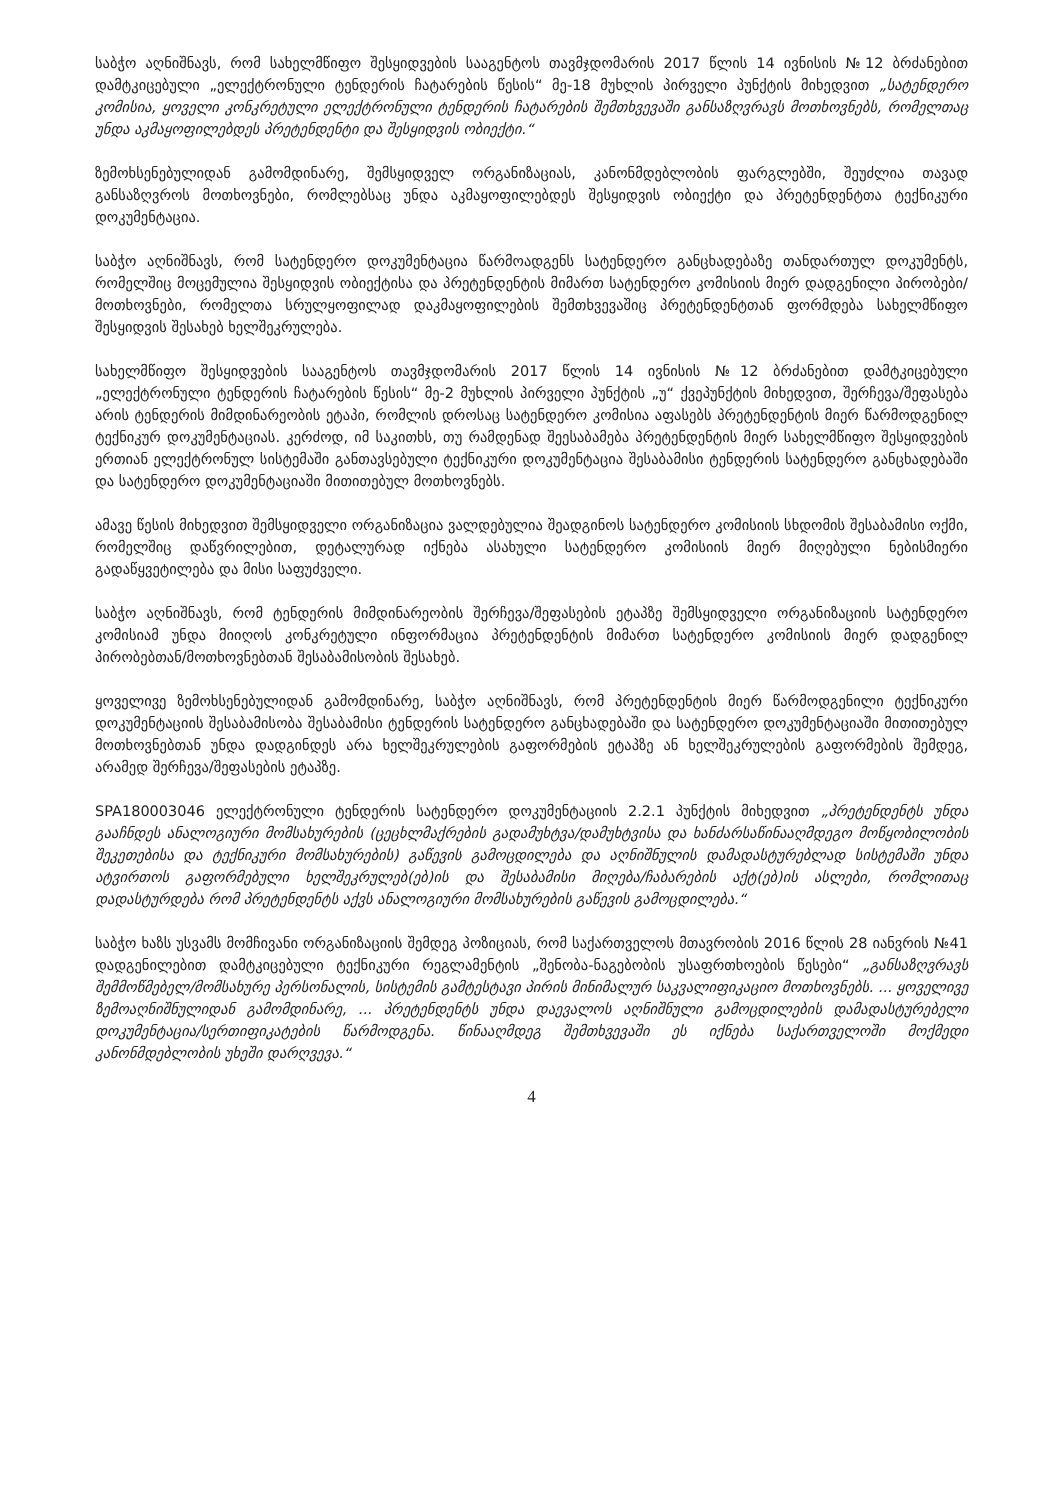საბჭო აღნიშნავს, რომ სახელმწიფო შესყიდვების სააგენტოს თავმჯდომარის 2017 წლის 14 ივნისის №12 ბრძანებით დამტკიცებული „ელექტრონული ტენდერის ჩატარების წესის“ მე-18 მუხლის პირველი პუნქტის მიხედვით „სატენდერო კომისია, ყოველი კონკრეტული ელექტრონული ტენდერის ჩატარების შემთხვევაში განსაზღვრავს მოთხოვნებს, რომელთაც უნდა აკმაყოფილებდეს პრეტენდენტი და შესყიდვის ობიექტი.“
ზემოხსენებულიდან გამომდინარე, შემსყიდველ ორგანიზაციას, კანონმდებლობის ფარგლებში, შეუძლია თავად განსაზღვროს მოთხოვნები, რომლებსაც უნდა აკმაყოფილებდეს შესყიდვის ობიექტი და პრეტენდენტთა ტექნიკური დოკუმენტაცია.
საბჭო აღნიშნავს, რომ სატენდერო დოკუმენტაცია წარმოადგენს სატენდერო განცხადებაზე თანდართულ დოკუმენტს, რომელშიც მოცემულია შესყიდვის ობიექტისა და პრეტენდენტის მიმართ სატენდერო კომისიის მიერ დადგენილი პირობები/მოთხოვნები, რომელთა სრულყოფილად დაკმაყოფილების შემთხვევაშიც პრეტენდენტთან ფორმდება სახელმწიფო შესყიდვის შესახებ ხელშეკრულება.
სახელმწიფო შესყიდვების სააგენტოს თავმჯდომარის 2017 წლის 14 ივნისის №12 ბრძანებით დამტკიცებული „ელექტრონული ტენდერის ჩატარების წესის“ მე-2 მუხლის პირველი პუნქტის „უ“ ქვეპუნქტის მიხედვით, შერჩევა/შეფასება არის ტენდერის მიმდინარეობის ეტაპი, რომლის დროსაც სატენდერო კომისია აფასებს პრეტენდენტის მიერ წარმოდგენილ ტექნიკურ დოკუმენტაციას. კერძოდ, იმ საკითხს, თუ რამდენად შეესაბამება პრეტენდენტის მიერ სახელმწიფო შესყიდვების ერთიან ელექტრონულ სისტემაში განთავსებული ტექნიკური დოკუმენტაცია შესაბამისი ტენდერის სატენდერო განცხადებაში და სატენდერო დოკუმენტაციაში მითითებულ მოთხოვნებს.
ამავე წესის მიხედვით შემსყიდველი ორგანიზაცია ვალდებულია შეადგინოს სატენდერო კომისიის სხდომის შესაბამისი ოქმი, რომელშიც დაწვრილებით, დეტალურად იქნება ასახული სატენდერო კომისიის მიერ მიღებული ნებისმიერი გადაწყვეტილება და მისი საფუძველი.
საბჭო აღნიშნავს, რომ ტენდერის მიმდინარეობის შერჩევა/შეფასების ეტაპზე შემსყიდველი ორგანიზაციის სატენდერო კომისიამ უნდა მიიღოს კონკრეტული ინფორმაცია პრეტენდენტის მიმართ სატენდერო კომისიის მიერ დადგენილ პირობებთან/მოთხოვნებთან შესაბამისობის შესახებ.
ყოველივე ზემოხსენებულიდან გამომდინარე, საბჭო აღნიშნავს, რომ პრეტენდენტის მიერ წარმოდგენილი ტექნიკური დოკუმენტაციის შესაბამისობა შესაბამისი ტენდერის სატენდერო განცხადებაში და სატენდერო დოკუმენტაციაში მითითებულ მოთხოვნებთან უნდა დადგინდეს არა ხელშეკრულების გაფორმების ეტაპზე ან ხელშეკრულების გაფორმების შემდეგ, არამედ შერჩევა/შეფასების ეტაპზე.
SPA180003046 ელექტრონული ტენდერის სატენდერო დოკუმენტაციის 2.2.1 პუნქტის მიხედვით „პრეტენდენტს უნდა გააჩნდეს ანალოგიური მომსახურების (ცეცხლმაქრების გადამუხტვა/დამუხტვისა და ხანძარსაწინააღმდეგო მოწყობილობის შეკეთებისა და ტექნიკური მომსახურების) გაწევის გამოცდილება და აღნიშნულის დამადასტურებლად სისტემაში უნდა ატვირთოს გაფორმებული ხელშეკრულებ(ებ)ის და შესაბამისი მიღება/ჩაბარების აქტ(ებ)ის ასლები, რომლითაც დადასტურდება რომ პრეტენდენტს აქვს ანალოგიური მომსახურების გაწევის გამოცდილება.“
საბჭო ხაზს უსვამს მომჩივანი ორგანიზაციის შემდეგ პოზიციას, რომ საქართველოს მთავრობის 2016 წლის 28 იანვრის №41 დადგენილებით დამტკიცებული ტექნიკური რეგლამენტის „შენობა-ნაგებობის უსაფრთხოების წესები“ „განსაზღვრავს შემმოწმებელ/მომსახურე პერსონალის, სისტემის გამტესტავი პირის მინიმალურ საკვალიფიკაციო მოთხოვნებს. ... ყოველივე ზემოაღნიშნულიდან გამომდინარე, ... პრეტენდენტს უნდა დაევალოს აღნიშნული გამოცდილების დამადასტურებელი დოკუმენტაცია/სერთიფიკატების წარმოდგენა. წინააღმდეგ შემთხვევაში ეს იქნება საქართველოში მოქმედი კანონმდებლობის უხეში დარღვევა.“
4